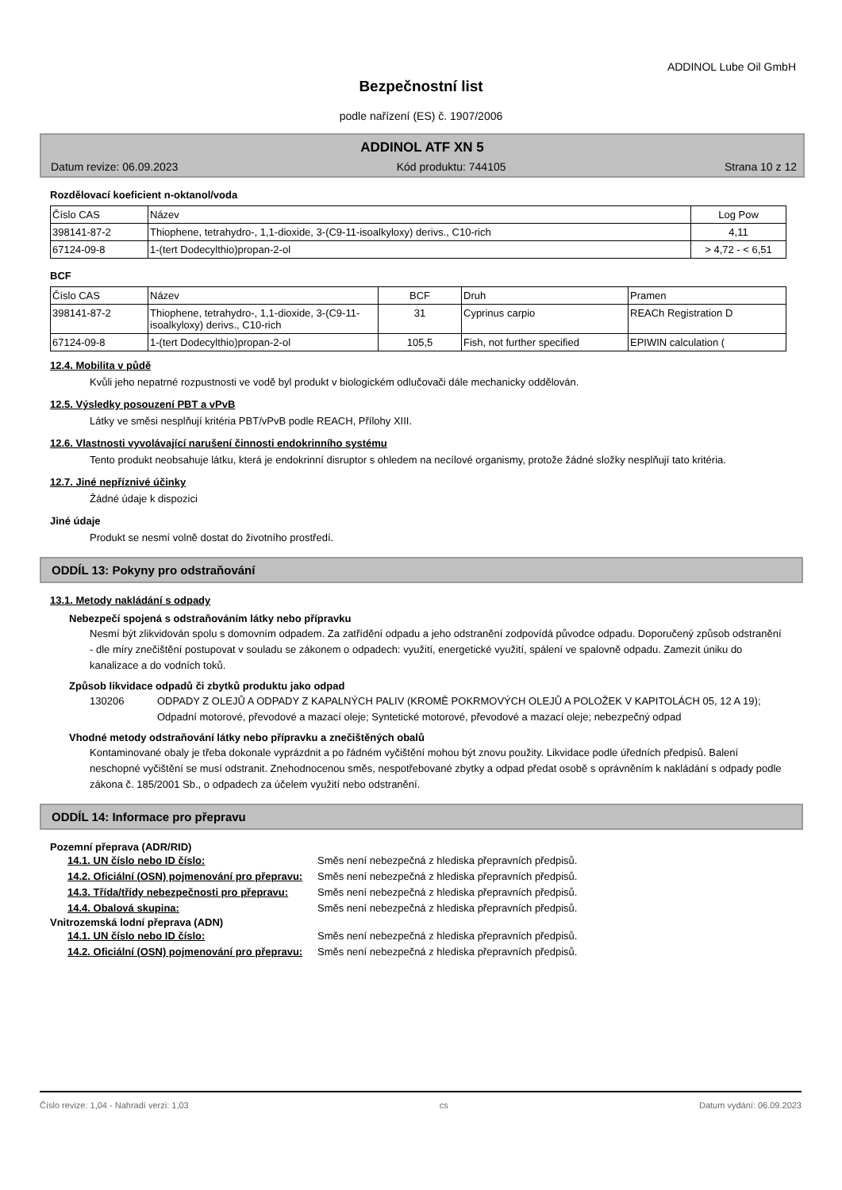ADDINOL Lube Oil GmbH
Bezpečnostní list
podle nařízení (ES) č. 1907/2006
ADDINOL ATF XN 5
Datum revize: 06.09.2023 Kód produktu: 744105 Strana 10 z 12
Rozdělovací koeficient n-oktanol/voda
| Číslo CAS | Název | Log Pow |
| --- | --- | --- |
| 398141-87-2 | Thiophene, tetrahydro-, 1,1-dioxide, 3-(C9-11-isoalkyloxy) derivs., C10-rich | 4,11 |
| 67124-09-8 | 1-(tert Dodecylthio)propan-2-ol | > 4,72 - < 6,51 |
BCF
| Číslo CAS | Název | BCF | Druh | Pramen |
| --- | --- | --- | --- | --- |
| 398141-87-2 | Thiophene, tetrahydro-, 1,1-dioxide, 3-(C9-11-isoalkyloxy) derivs., C10-rich | 31 | Cyprinus carpio | REACh Registration D |
| 67124-09-8 | 1-(tert Dodecylthio)propan-2-ol | 105,5 | Fish, not further specified | EPIWIN calculation ( |
12.4. Mobilita v půdě
Kvůli jeho nepatrné rozpustnosti ve vodě byl produkt v biologickém odlučovači dále mechanicky oddělován.
12.5. Výsledky posouzení PBT a vPvB
Látky ve směsi nesplňují kritéria PBT/vPvB podle REACH, Přílohy XIII.
12.6. Vlastnosti vyvolávající narušení činnosti endokrinního systému
Tento produkt neobsahuje látku, která je endokrinní disruptor s ohledem na necílové organismy, protože žádné složky nesplňují tato kritéria.
12.7. Jiné nepříznivé účinky
Žádné údaje k dispozici
Jiné údaje
Produkt se nesmí volně dostat do životního prostředí.
ODDÍL 13: Pokyny pro odstraňování
13.1. Metody nakládání s odpady
Nebezpečí spojená s odstraňováním látky nebo přípravku
Nesmí být zlikvidován spolu s domovním odpadem. Za zatřídění odpadu a jeho odstranění zodpovídá původce odpadu. Doporučený způsob odstranění - dle míry znečištění postupovat v souladu se zákonem o odpadech: využití, energetické využití, spálení ve spalovně odpadu. Zamezit úniku do kanalizace a do vodních toků.
Způsob likvidace odpadů či zbytků produktu jako odpad
130206 ODPADY Z OLEJŮ A ODPADY Z KAPALNÝCH PALIV (KROMĚ POKRMOVÝCH OLEJŮ A POLOŽEK V KAPITOLÁCH 05, 12 A 19); Odpadní motorové, převodové a mazací oleje; Syntetické motorové, převodové a mazací oleje; nebezpečný odpad
Vhodné metody odstraňování látky nebo přípravku a znečištěných obalů
Kontaminované obaly je třeba dokonale vyprázdnit a po řádném vyčištění mohou být znovu použity. Likvidace podle úředních předpisů. Balení neschopné vyčištění se musí odstranit. Znehodnocenou směs, nespotřebované zbytky a odpad předat osobě s oprávněním k nakládání s odpady podle zákona č. 185/2001 Sb., o odpadech za účelem využití nebo odstranění.
ODDÍL 14: Informace pro přepravu
Pozemní přeprava (ADR/RID)
14.1. UN číslo nebo ID číslo: Směs není nebezpečná z hlediska přepravních předpisů.
14.2. Oficiální (OSN) pojmenování pro přepravu: Směs není nebezpečná z hlediska přepravních předpisů.
14.3. Třída/třídy nebezpečnosti pro přepravu: Směs není nebezpečná z hlediska přepravních předpisů.
14.4. Obalová skupina: Směs není nebezpečná z hlediska přepravních předpisů.
Vnitrozemská lodní přeprava (ADN)
14.1. UN číslo nebo ID číslo: Směs není nebezpečná z hlediska přepravních předpisů.
14.2. Oficiální (OSN) pojmenování pro přepravu: Směs není nebezpečná z hlediska přepravních předpisů.
Číslo revize: 1,04 - Nahradí verzi: 1,03 cs Datum vydání: 06.09.2023